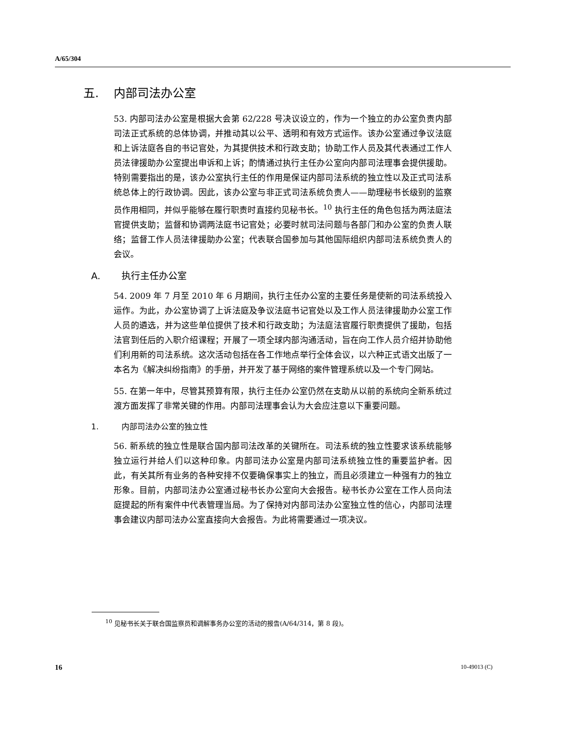A/65/304
五. 内部司法办公室
53. 内部司法办公室是根据大会第 62/228 号决议设立的，作为一个独立的办公室负责内部司法正式系统的总体协调，并推动其以公平、透明和有效方式运作。该办公室通过争议法庭和上诉法庭各自的书记官处，为其提供技术和行政支助；协助工作人员及其代表通过工作人员法律援助办公室提出申诉和上诉；酌情通过执行主任办公室向内部司法理事会提供援助。特别需要指出的是，该办公室执行主任的作用是保证内部司法系统的独立性以及正式司法系统总体上的行政协调。因此，该办公室与非正式司法系统负责人——助理秘书长级别的监察员作用相同，并似乎能够在履行职责时直接约见秘书长。<sup>10</sup> 执行主任的角色包括为两法庭法官提供支助；监督和协调两法庭书记官处；必要时就司法问题与各部门和办公室的负责人联络；监督工作人员法律援助办公室；代表联合国参加与其他国际组织内部司法系统负责人的会议。
A. 执行主任办公室
54. 2009 年 7 月至 2010 年 6 月期间，执行主任办公室的主要任务是使新的司法系统投入运作。为此，办公室协调了上诉法庭及争议法庭书记官处以及工作人员法律援助办公室工作人员的遴选，并为这些单位提供了技术和行政支助；为法庭法官履行职责提供了援助，包括法官到任后的入职介绍课程；开展了一项全球内部沟通活动，旨在向工作人员介绍并协助他们利用新的司法系统。这次活动包括在各工作地点举行全体会议，以六种正式语文出版了一本名为《解决纠纷指南》的手册，并开发了基于网络的案件管理系统以及一个专门网站。
55. 在第一年中，尽管其预算有限，执行主任办公室仍然在支助从以前的系统向全新系统过渡方面发挥了非常关键的作用。内部司法理事会认为大会应注意以下重要问题。
1. 内部司法办公室的独立性
56. 新系统的独立性是联合国内部司法改革的关键所在。司法系统的独立性要求该系统能够独立运行并给人们以这种印象。内部司法办公室是内部司法系统独立性的重要监护者。因此，有关其所有业务的各种安排不仅要确保事实上的独立，而且必须建立一种强有力的独立形象。目前，内部司法办公室通过秘书长办公室向大会报告。秘书长办公室在工作人员向法庭提起的所有案件中代表管理当局。为了保持对内部司法办公室独立性的信心，内部司法理事会建议内部司法办公室直接向大会报告。为此将需要通过一项决议。
<sup>10</sup> 见秘书长关于联合国监察员和调解事务办公室的活动的报告(A/64/314，第 8 段)。
16 10-49013 (C)